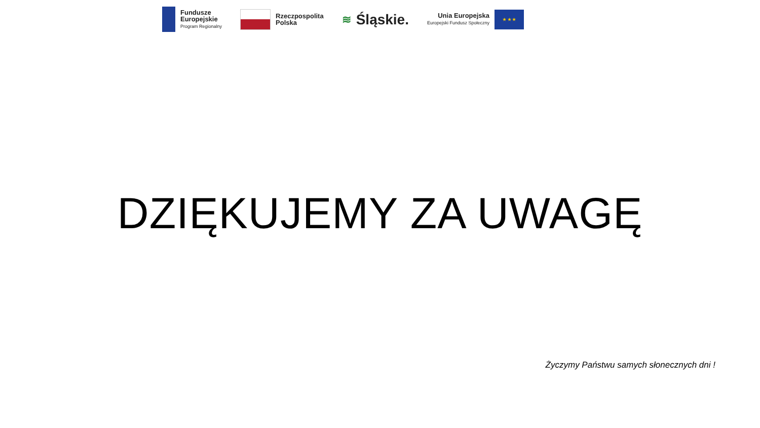Fundusze
Europejskie
Program Regionalny
Rzeczpospolita
Polska
≋ Śląskie.
Unia Europejska
Europejski Fundusz Społeczny
★ ★ ★
DZIĘKUJEMY ZA UWAGĘ
Życzymy Państwu samych słonecznych dni !